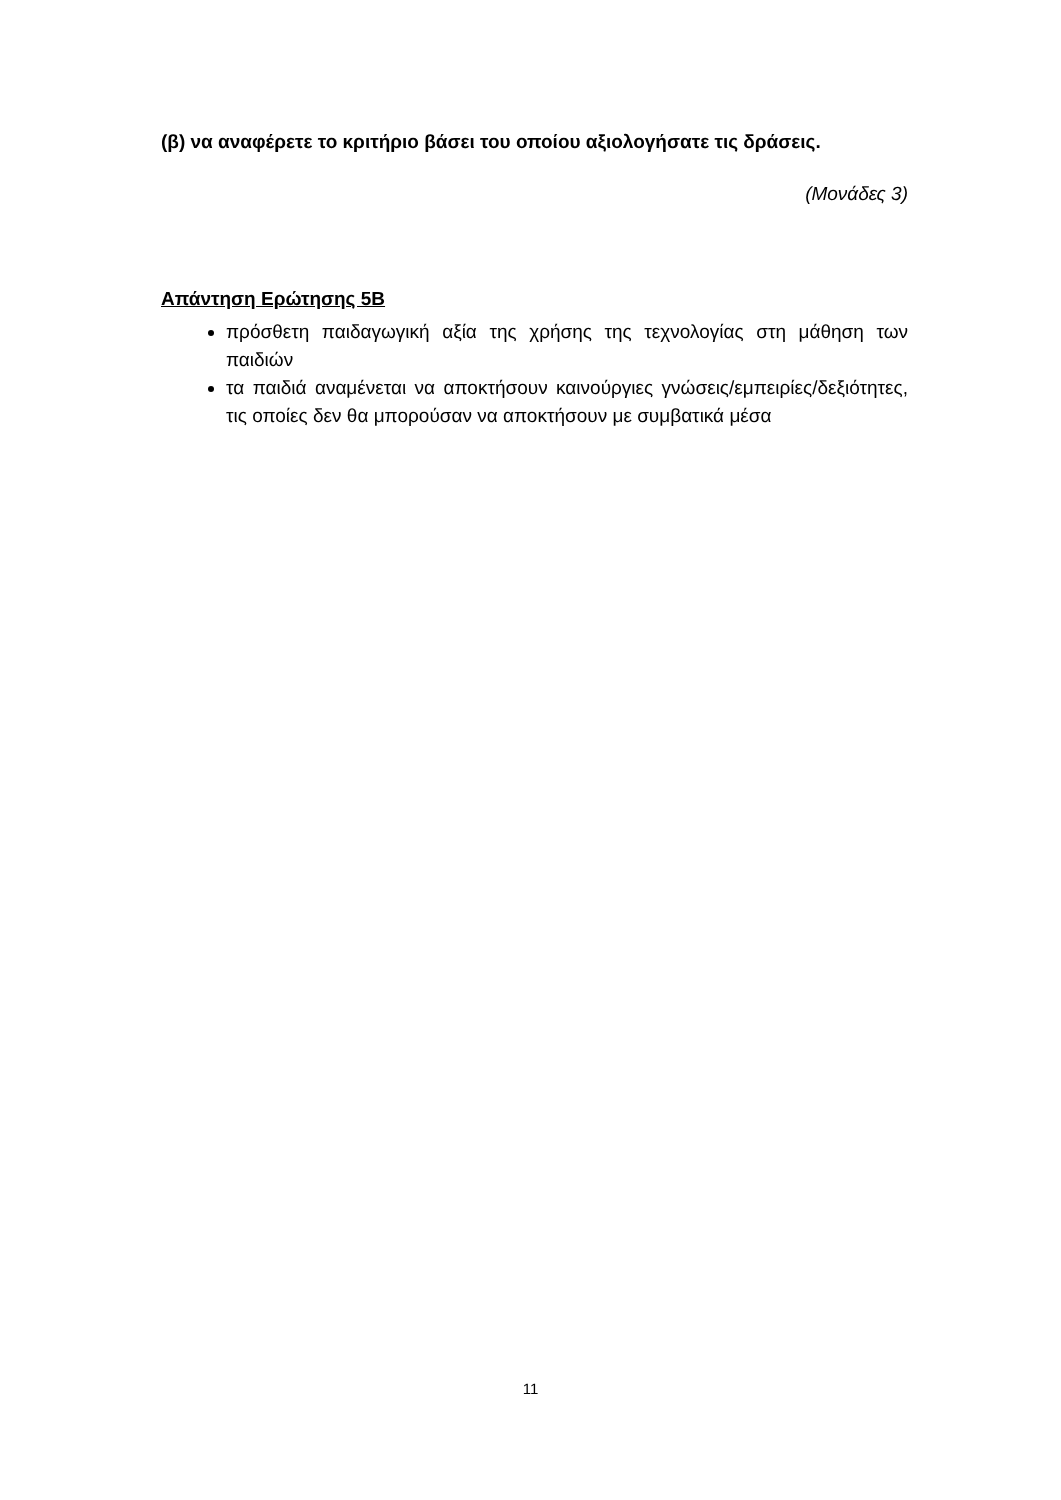(β) να αναφέρετε το κριτήριο βάσει του οποίου αξιολογήσατε τις δράσεις.
(Μονάδες 3)
Απάντηση Ερώτησης 5Β
πρόσθετη παιδαγωγική αξία της χρήσης της τεχνολογίας στη μάθηση των παιδιών
τα παιδιά αναμένεται να αποκτήσουν καινούργιες γνώσεις/εμπειρίες/δεξιότητες, τις οποίες δεν θα μπορούσαν να αποκτήσουν με συμβατικά μέσα
11